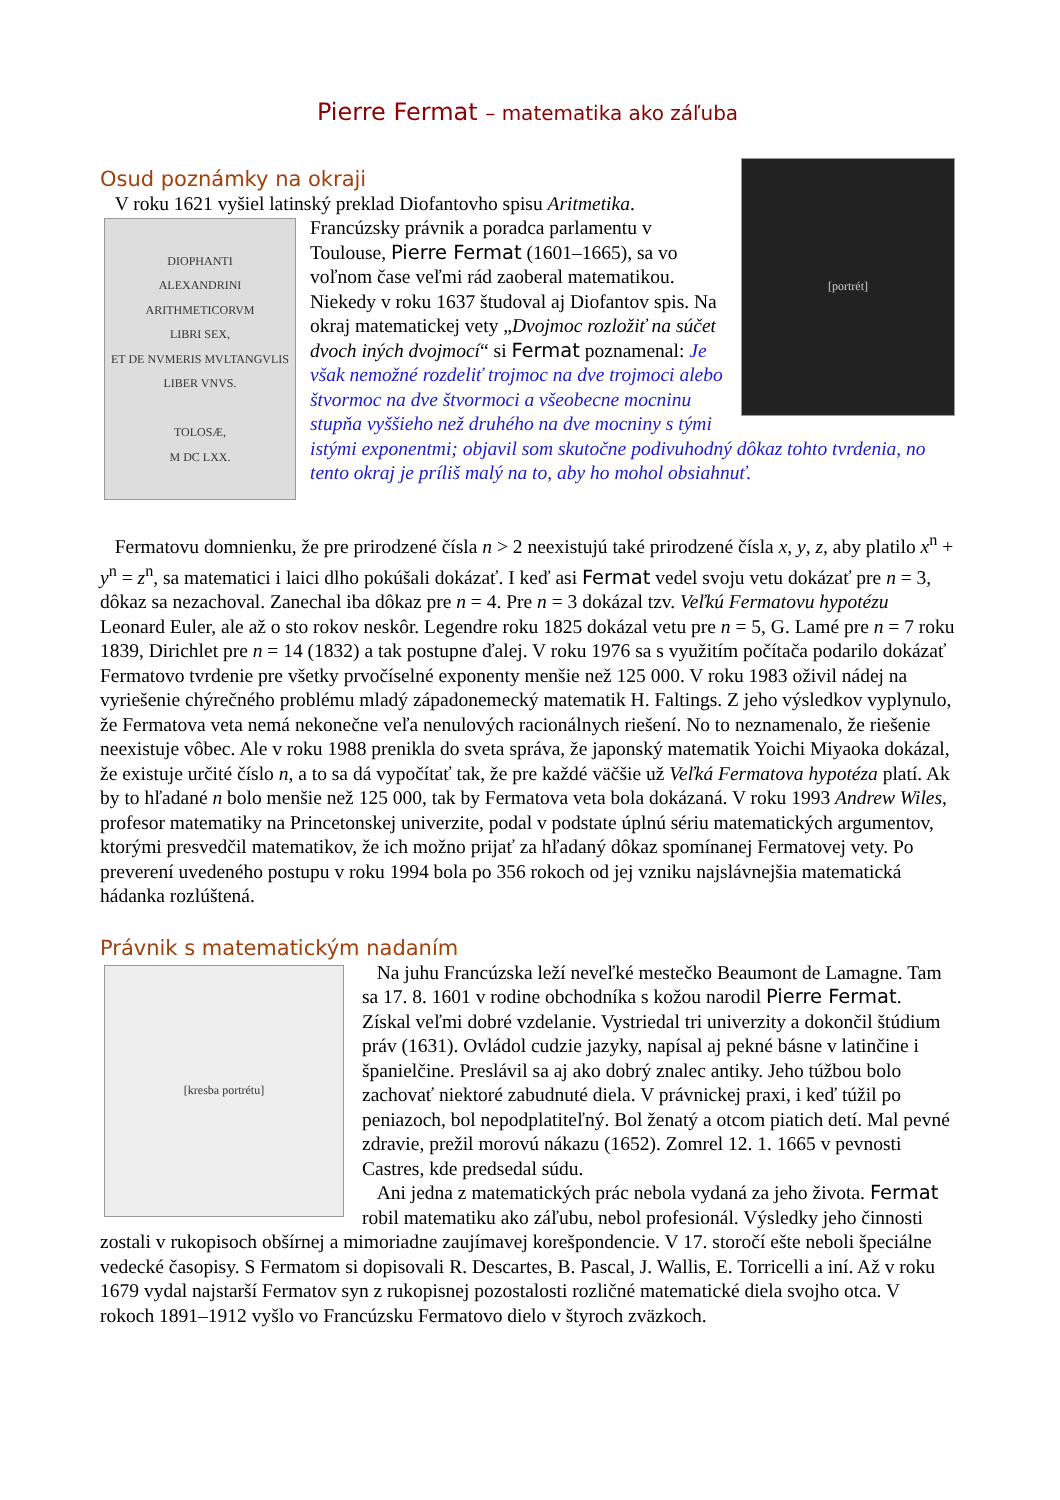Pierre Fermat – matematika ako záľuba
[portrét]
Osud poznámky na okraji
V roku 1621 vyšiel latinský preklad Diofantovho spisu Aritmetika.
DIOPHANTI
ALEXANDRINI
ARITHMETICORVM
LIBRI SEX,
ET DE NVMERIS MVLTANGVLIS
LIBER VNVS.
TOLOSÆ,
M DC LXX.
Francúzsky právnik a poradca parlamentu v Toulouse, Pierre Fermat (1601–1665), sa vo voľnom čase veľmi rád zaoberal matematikou. Niekedy v roku 1637 študoval aj Diofantov spis. Na okraj matematickej vety „Dvojmoc rozložiť na súčet dvoch iných dvojmocí“ si Fermat poznamenal: Je však nemožné rozdeliť trojmoc na dve trojmoci alebo štvormoc na dve štvormoci a všeobecne mocninu stupňa vyššieho než druhého na dve mocniny s tými istými exponentmi; objavil som skutočne podivuhodný dôkaz tohto tvrdenia, no tento okraj je príliš malý na to, aby ho mohol obsiahnuť.
Fermatovu domnienku, že pre prirodzené čísla n > 2 neexistujú také prirodzené čísla x, y, z, aby platilo x<sup>n</sup> + y<sup>n</sup> = z<sup>n</sup>, sa matematici i laici dlho pokúšali dokázať. I keď asi Fermat vedel svoju vetu dokázať pre n = 3, dôkaz sa nezachoval. Zanechal iba dôkaz pre n = 4. Pre n = 3 dokázal tzv. Veľkú Fermatovu hypotézu Leonard Euler, ale až o sto rokov neskôr. Legendre roku 1825 dokázal vetu pre n = 5, G. Lamé pre n = 7 roku 1839, Dirichlet pre n = 14 (1832) a tak postupne ďalej. V roku 1976 sa s využitím počítača podarilo dokázať Fermatovo tvrdenie pre všetky prvočíselné exponenty menšie než 125 000. V roku 1983 oživil nádej na vyriešenie chýrečného problému mladý západonemecký matematik H. Faltings. Z jeho výsledkov vyplynulo, že Fermatova veta nemá nekonečne veľa nenulových racionálnych riešení. No to neznamenalo, že riešenie neexistuje vôbec. Ale v roku 1988 prenikla do sveta správa, že japonský matematik Yoichi Miyaoka dokázal, že existuje určité číslo n, a to sa dá vypočítať tak, že pre každé väčšie už Veľká Fermatova hypotéza platí. Ak by to hľadané n bolo menšie než 125 000, tak by Fermatova veta bola dokázaná. V roku 1993 Andrew Wiles, profesor matematiky na Princetonskej univerzite, podal v podstate úplnú sériu matematických argumentov, ktorými presvedčil matematikov, že ich možno prijať za hľadaný dôkaz spomínanej Fermatovej vety. Po preverení uvedeného postupu v roku 1994 bola po 356 rokoch od jej vzniku najslávnejšia matematická hádanka rozlúštená.
Právnik s matematickým nadaním
[kresba portrétu]
Na juhu Francúzska leží neveľké mestečko Beaumont de Lamagne. Tam sa 17. 8. 1601 v rodine obchodníka s kožou narodil Pierre Fermat. Získal veľmi dobré vzdelanie. Vystriedal tri univerzity a dokončil štúdium práv (1631). Ovládol cudzie jazyky, napísal aj pekné básne v latinčine i španielčine. Preslávil sa aj ako dobrý znalec antiky. Jeho túžbou bolo zachovať niektoré zabudnuté diela. V právnickej praxi, i keď túžil po peniazoch, bol nepodplatiteľný. Bol ženatý a otcom piatich detí. Mal pevné zdravie, prežil morovú nákazu (1652). Zomrel 12. 1. 1665 v pevnosti Castres, kde predsedal súdu.
Ani jedna z matematických prác nebola vydaná za jeho života. Fermat robil matematiku ako záľubu, nebol profesionál. Výsledky jeho činnosti zostali v rukopisoch obšírnej a mimoriadne zaujímavej korešpondencie. V 17. storočí ešte neboli špeciálne vedecké časopisy. S Fermatom si dopisovali R. Descartes, B. Pascal, J. Wallis, E. Torricelli a iní. Až v roku 1679 vydal najstarší Fermatov syn z rukopisnej pozostalosti rozličné matematické diela svojho otca. V rokoch 1891–1912 vyšlo vo Francúzsku Fermatovo dielo v štyroch zväzkoch.